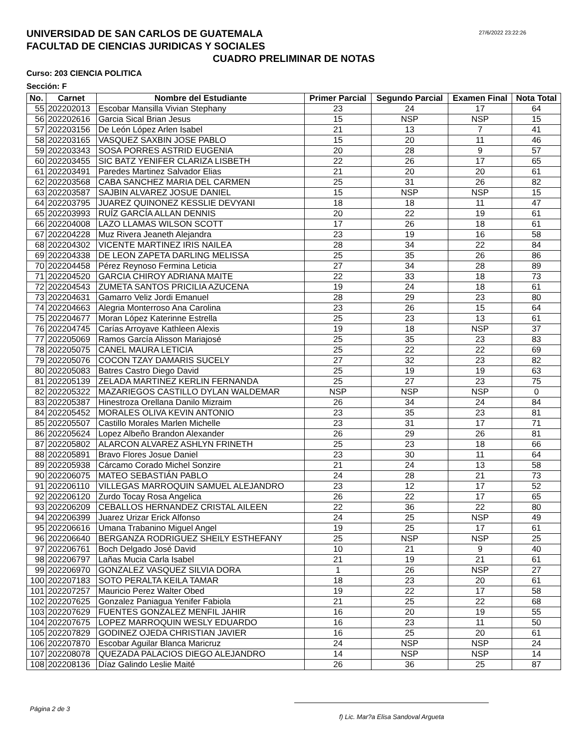UNIVERSIDAD DE SAN CARLOS DE GUATEMALA
FACULTAD DE CIENCIAS JURIDICAS Y SOCIALES
27/6/2022 23:22:26
CUADRO PRELIMINAR DE NOTAS
Curso: 203 CIENCIA POLITICA
Sección: F
| No. | Carnet | Nombre del Estudiante | Primer Parcial | Segundo Parcial | Examen Final | Nota Total |
| --- | --- | --- | --- | --- | --- | --- |
| 55 | 202202013 | Escobar Mansilla Vivian Stephany | 23 | 24 | 17 | 64 |
| 56 | 202202616 | Garcia Sical Brian Jesus | 15 | NSP | NSP | 15 |
| 57 | 202203156 | De León López Arlen Isabel | 21 | 13 | 7 | 41 |
| 58 | 202203165 | VASQUEZ SAXBIN JOSE PABLO | 15 | 20 | 11 | 46 |
| 59 | 202203343 | SOSA PORRES ASTRID EUGENIA | 20 | 28 | 9 | 57 |
| 60 | 202203455 | SIC BATZ YENIFER CLARIZA LISBETH | 22 | 26 | 17 | 65 |
| 61 | 202203491 | Paredes Martinez Salvador Elias | 21 | 20 | 20 | 61 |
| 62 | 202203568 | CABA SANCHEZ MARIA DEL CARMEN | 25 | 31 | 26 | 82 |
| 63 | 202203587 | SAJBIN ALVAREZ JOSUE DANIEL | 15 | NSP | NSP | 15 |
| 64 | 202203795 | JUAREZ QUINONEZ KESSLIE DEVYANI | 18 | 18 | 11 | 47 |
| 65 | 202203993 | RUÍZ GARCÍA ALLAN DENNIS | 20 | 22 | 19 | 61 |
| 66 | 202204008 | LAZO LLAMAS WILSON SCOTT | 17 | 26 | 18 | 61 |
| 67 | 202204228 | Muz Rivera Jeaneth Alejandra | 23 | 19 | 16 | 58 |
| 68 | 202204302 | VICENTE MARTINEZ IRIS NAILEA | 28 | 34 | 22 | 84 |
| 69 | 202204338 | DE LEON ZAPETA DARLING MELISSA | 25 | 35 | 26 | 86 |
| 70 | 202204458 | Pérez Reynoso Fermina Leticia | 27 | 34 | 28 | 89 |
| 71 | 202204520 | GARCIA CHIROY ADRIANA MAITE | 22 | 33 | 18 | 73 |
| 72 | 202204543 | ZUMETA SANTOS PRICILIA AZUCENA | 19 | 24 | 18 | 61 |
| 73 | 202204631 | Gamarro Veliz Jordi Emanuel | 28 | 29 | 23 | 80 |
| 74 | 202204663 | Alegria Monterroso Ana Carolina | 23 | 26 | 15 | 64 |
| 75 | 202204677 | Moran López Katerinne Estrella | 25 | 23 | 13 | 61 |
| 76 | 202204745 | Carías Arroyave Kathleen Alexis | 19 | 18 | NSP | 37 |
| 77 | 202205069 | Ramos García Alisson Mariajosé | 25 | 35 | 23 | 83 |
| 78 | 202205075 | CANEL MAURA LETICIA | 25 | 22 | 22 | 69 |
| 79 | 202205076 | COCON TZAY DAMARIS SUCELY | 27 | 32 | 23 | 82 |
| 80 | 202205083 | Batres Castro Diego David | 25 | 19 | 19 | 63 |
| 81 | 202205139 | ZELADA MARTINEZ KERLIN FERNANDA | 25 | 27 | 23 | 75 |
| 82 | 202205322 | MAZARIEGOS CASTILLO DYLAN WALDEMAR | NSP | NSP | NSP | 0 |
| 83 | 202205387 | Hinestroza Orellana Danilo Mizraim | 26 | 34 | 24 | 84 |
| 84 | 202205452 | MORALES OLIVA KEVIN ANTONIO | 23 | 35 | 23 | 81 |
| 85 | 202205507 | Castillo Morales Marlen Michelle | 23 | 31 | 17 | 71 |
| 86 | 202205624 | Lopez Albeño Brandon Alexander | 26 | 29 | 26 | 81 |
| 87 | 202205802 | ALARCON ALVAREZ ASHLYN FRINETH | 25 | 23 | 18 | 66 |
| 88 | 202205891 | Bravo Flores Josue Daniel | 23 | 30 | 11 | 64 |
| 89 | 202205938 | Cárcamo Corado Michel Sonzire | 21 | 24 | 13 | 58 |
| 90 | 202206075 | MATEO SEBASTIÁN PABLO | 24 | 28 | 21 | 73 |
| 91 | 202206110 | VILLEGAS MARROQUIN SAMUEL ALEJANDRO | 23 | 12 | 17 | 52 |
| 92 | 202206120 | Zurdo Tocay Rosa Angelica | 26 | 22 | 17 | 65 |
| 93 | 202206209 | CEBALLOS HERNANDEZ CRISTAL AILEEN | 22 | 36 | 22 | 80 |
| 94 | 202206399 | Juarez Urizar Erick Alfonso | 24 | 25 | NSP | 49 |
| 95 | 202206616 | Umana Trabanino Miguel Angel | 19 | 25 | 17 | 61 |
| 96 | 202206640 | BERGANZA RODRIGUEZ SHEILY ESTHEFANY | 25 | NSP | NSP | 25 |
| 97 | 202206761 | Boch Delgado José David | 10 | 21 | 9 | 40 |
| 98 | 202206797 | Lañas Mucia Carla Isabel | 21 | 19 | 21 | 61 |
| 99 | 202206970 | GONZALEZ VASQUEZ SILVIA DORA | 1 | 26 | NSP | 27 |
| 100 | 202207183 | SOTO PERALTA KEILA TAMAR | 18 | 23 | 20 | 61 |
| 101 | 202207257 | Mauricio Perez Walter Obed | 19 | 22 | 17 | 58 |
| 102 | 202207625 | Gonzalez Paniagua Yenifer Fabiola | 21 | 25 | 22 | 68 |
| 103 | 202207629 | FUENTES GONZALEZ MENFIL JAHIR | 16 | 20 | 19 | 55 |
| 104 | 202207675 | LOPEZ MARROQUIN WESLY EDUARDO | 16 | 23 | 11 | 50 |
| 105 | 202207829 | GODINEZ OJEDA CHRISTIAN JAVIER | 16 | 25 | 20 | 61 |
| 106 | 202207870 | Escobar Aguilar Blanca Maricruz | 24 | NSP | NSP | 24 |
| 107 | 202208078 | QUEZADA PALACIOS DIEGO ALEJANDRO | 14 | NSP | NSP | 14 |
| 108 | 202208136 | Díaz Galindo Leslie Maité | 26 | 36 | 25 | 87 |
Página 2 de 3
f) Lic. Mar?a Elisa Sandoval Argueta